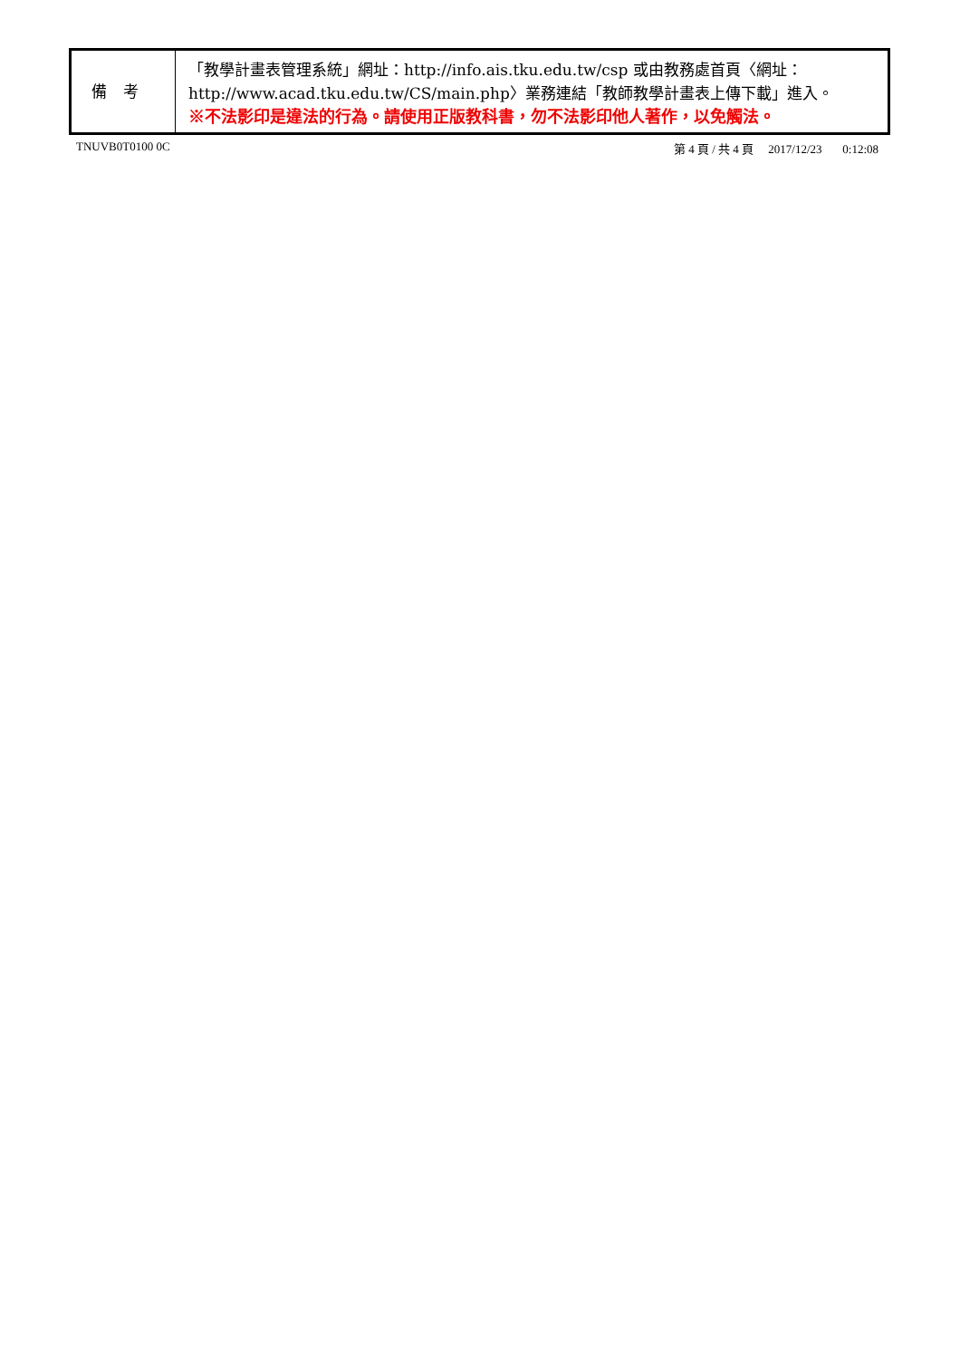| 備考 | 「教學計畫表管理系統」網址： http://info.ais.tku.edu.tw/csp 或由教務處首頁〈網址： http://www.acad.tku.edu.tw/CS/main.php 〉業務連結「教師教學計畫表上傳下載」進入。 ※不法影印是違法的行為。請使用正版教科書，勿不法影印他人著作，以免觸法。 |
TNUVB0T0100 0C 第 4 頁 / 共 4 頁 2017/12/23 0:12:08